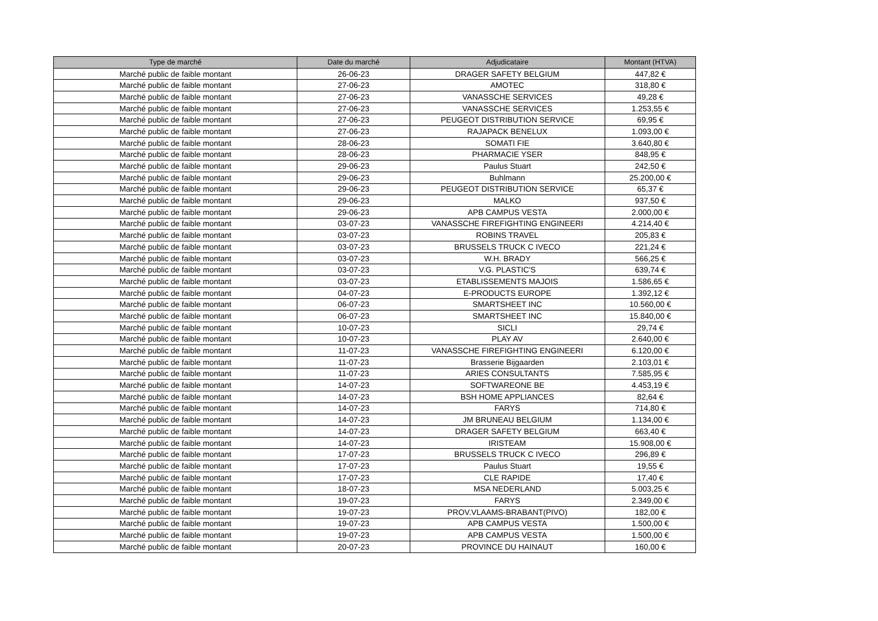| Type de marché | Date du marché | Adjudicataire | Montant (HTVA) |
| --- | --- | --- | --- |
| Marché public de faible montant | 26-06-23 | DRAGER SAFETY BELGIUM | 447,82 € |
| Marché public de faible montant | 27-06-23 | AMOTEC | 318,80 € |
| Marché public de faible montant | 27-06-23 | VANASSCHE SERVICES | 49,28 € |
| Marché public de faible montant | 27-06-23 | VANASSCHE SERVICES | 1.253,55 € |
| Marché public de faible montant | 27-06-23 | PEUGEOT DISTRIBUTION SERVICE | 69,95 € |
| Marché public de faible montant | 27-06-23 | RAJAPACK BENELUX | 1.093,00 € |
| Marché public de faible montant | 28-06-23 | SOMATI FIE | 3.640,80 € |
| Marché public de faible montant | 28-06-23 | PHARMACIE YSER | 848,95 € |
| Marché public de faible montant | 29-06-23 | Paulus Stuart | 242,50 € |
| Marché public de faible montant | 29-06-23 | Buhlmann | 25.200,00 € |
| Marché public de faible montant | 29-06-23 | PEUGEOT DISTRIBUTION SERVICE | 65,37 € |
| Marché public de faible montant | 29-06-23 | MALKO | 937,50 € |
| Marché public de faible montant | 29-06-23 | APB CAMPUS VESTA | 2.000,00 € |
| Marché public de faible montant | 03-07-23 | VANASSCHE FIREFIGHTING ENGINEERI | 4.214,40 € |
| Marché public de faible montant | 03-07-23 | ROBINS TRAVEL | 205,83 € |
| Marché public de faible montant | 03-07-23 | BRUSSELS TRUCK C IVECO | 221,24 € |
| Marché public de faible montant | 03-07-23 | W.H. BRADY | 566,25 € |
| Marché public de faible montant | 03-07-23 | V.G. PLASTIC'S | 639,74 € |
| Marché public de faible montant | 03-07-23 | ETABLISSEMENTS MAJOIS | 1.586,65 € |
| Marché public de faible montant | 04-07-23 | E-PRODUCTS EUROPE | 1.392,12 € |
| Marché public de faible montant | 06-07-23 | SMARTSHEET INC | 10.560,00 € |
| Marché public de faible montant | 06-07-23 | SMARTSHEET INC | 15.840,00 € |
| Marché public de faible montant | 10-07-23 | SICLI | 29,74 € |
| Marché public de faible montant | 10-07-23 | PLAY AV | 2.640,00 € |
| Marché public de faible montant | 11-07-23 | VANASSCHE FIREFIGHTING ENGINEERI | 6.120,00 € |
| Marché public de faible montant | 11-07-23 | Brasserie Bijgaarden | 2.103,01 € |
| Marché public de faible montant | 11-07-23 | ARIES CONSULTANTS | 7.585,95 € |
| Marché public de faible montant | 14-07-23 | SOFTWAREONE BE | 4.453,19 € |
| Marché public de faible montant | 14-07-23 | BSH HOME APPLIANCES | 82,64 € |
| Marché public de faible montant | 14-07-23 | FARYS | 714,80 € |
| Marché public de faible montant | 14-07-23 | JM BRUNEAU BELGIUM | 1.134,00 € |
| Marché public de faible montant | 14-07-23 | DRAGER SAFETY BELGIUM | 663,40 € |
| Marché public de faible montant | 14-07-23 | IRISTEAM | 15.908,00 € |
| Marché public de faible montant | 17-07-23 | BRUSSELS TRUCK C IVECO | 296,89 € |
| Marché public de faible montant | 17-07-23 | Paulus Stuart | 19,55 € |
| Marché public de faible montant | 17-07-23 | CLE RAPIDE | 17,40 € |
| Marché public de faible montant | 18-07-23 | MSA NEDERLAND | 5.003,25 € |
| Marché public de faible montant | 19-07-23 | FARYS | 2.349,00 € |
| Marché public de faible montant | 19-07-23 | PROV.VLAAMS-BRABANT(PIVO) | 182,00 € |
| Marché public de faible montant | 19-07-23 | APB CAMPUS VESTA | 1.500,00 € |
| Marché public de faible montant | 19-07-23 | APB CAMPUS VESTA | 1.500,00 € |
| Marché public de faible montant | 20-07-23 | PROVINCE DU HAINAUT | 160,00 € |